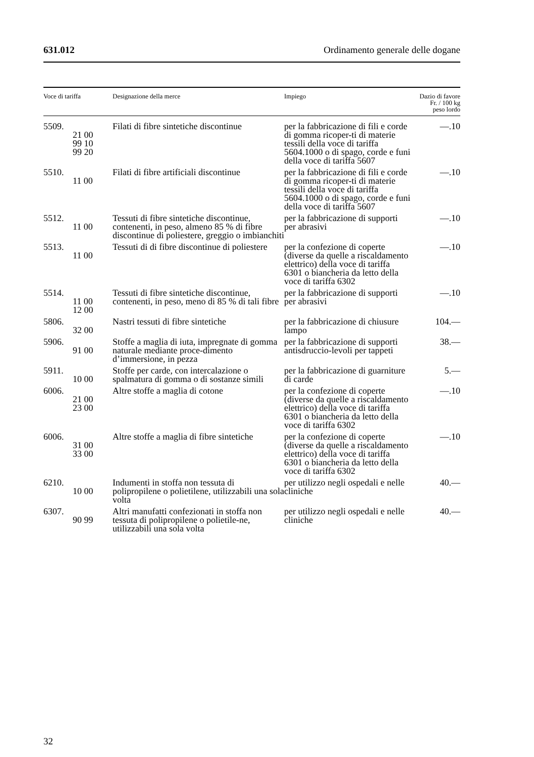631.012 Ordinamento generale delle dogane
| Voce di tariffa | Designazione della merce | Impiego | Dazio di favore Fr. / 100 kg peso lordo |
| --- | --- | --- | --- |
| 5509. 21 00 99 10 99 20 | Filati di fibre sintetiche discontinue | per la fabbricazione di fili e corde di gomma ricoper-ti di materie tessili della voce di tariffa 5604.1000 o di spago, corde e funi della voce di tariffa 5607 | —.10 |
| 5510. 11 00 | Filati di fibre artificiali discontinue | per la fabbricazione di fili e corde di gomma ricoper-ti di materie tessili della voce di tariffa 5604.1000 o di spago, corde e funi della voce di tariffa 5607 | —.10 |
| 5512. 11 00 | Tessuti di fibre sintetiche discontinue, contenenti, in peso, almeno 85 % di fibre discontinue di poliestere, greggio o imbianchiti | per la fabbricazione di supporti per abrasivi | —.10 |
| 5513. 11 00 | Tessuti di di fibre discontinue di poliestere | per la confezione di coperte (diverse da quelle a riscaldamento elettrico) della voce di tariffa 6301 o biancheria da letto della voce di tariffa 6302 | —.10 |
| 5514. 11 00 12 00 | Tessuti di fibre sintetiche discontinue, contenenti, in peso, meno di 85 % di tali fibre | per la fabbricazione di supporti per abrasivi | —.10 |
| 5806. 32 00 | Nastri tessuti di fibre sintetiche | per la fabbricazione di chiusure lampo | 104.— |
| 5906. 91 00 | Stoffe a maglia di iuta, impregnate di gomma naturale mediante proce-dimento d’immersione, in pezza | per la fabbricazione di supporti antisdruccio-levoli per tappeti | 38.— |
| 5911. 10 00 | Stoffe per carde, con intercalazione o spalmatura di gomma o di sostanze simili | per la fabbricazione di guarniture di carde | 5.— |
| 6006. 21 00 23 00 | Altre stoffe a maglia di cotone | per la confezione di coperte (diverse da quelle a riscaldamento elettrico) della voce di tariffa 6301 o biancheria da letto della voce di tariffa 6302 | —.10 |
| 6006. 31 00 33 00 | Altre stoffe a maglia di fibre sintetiche | per la confezione di coperte (diverse da quelle a riscaldamento elettrico) della voce di tariffa 6301 o biancheria da letto della voce di tariffa 6302 | —.10 |
| 6210. 10 00 | Indumenti in stoffa non tessuta di polipropilene o polietilene, utilizzabili una sola volta | per utilizzo negli ospedali e nelle cliniche | 40.— |
| 6307. 90 99 | Altri manufatti confezionati in stoffa non tessuta di polipropilene o polietile-ne, utilizzabili una sola volta | per utilizzo negli ospedali e nelle cliniche | 40.— |
32